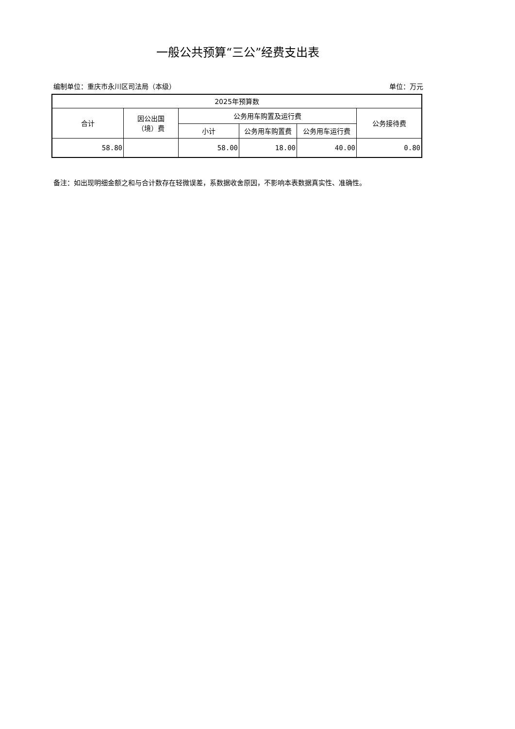一般公共预算“三公”经费支出表
编制单位：重庆市永川区司法局（本级） 单位：万元
| 2025年预算数 | | | | | |
| --- | --- | --- | --- | --- | --- |
| 合计 | 因公出国 （境）费 | 公务用车购置及运行费 | | | 公务接待费 |
| | | 小计 | 公务用车购置费 | 公务用车运行费 | |
| 58.80 | | 58.00 | 18.00 | 40.00 | 0.80 |
备注：如出现明细金额之和与合计数存在轻微误差，系数据收舍原因，不影响本表数据真实性、准确性。